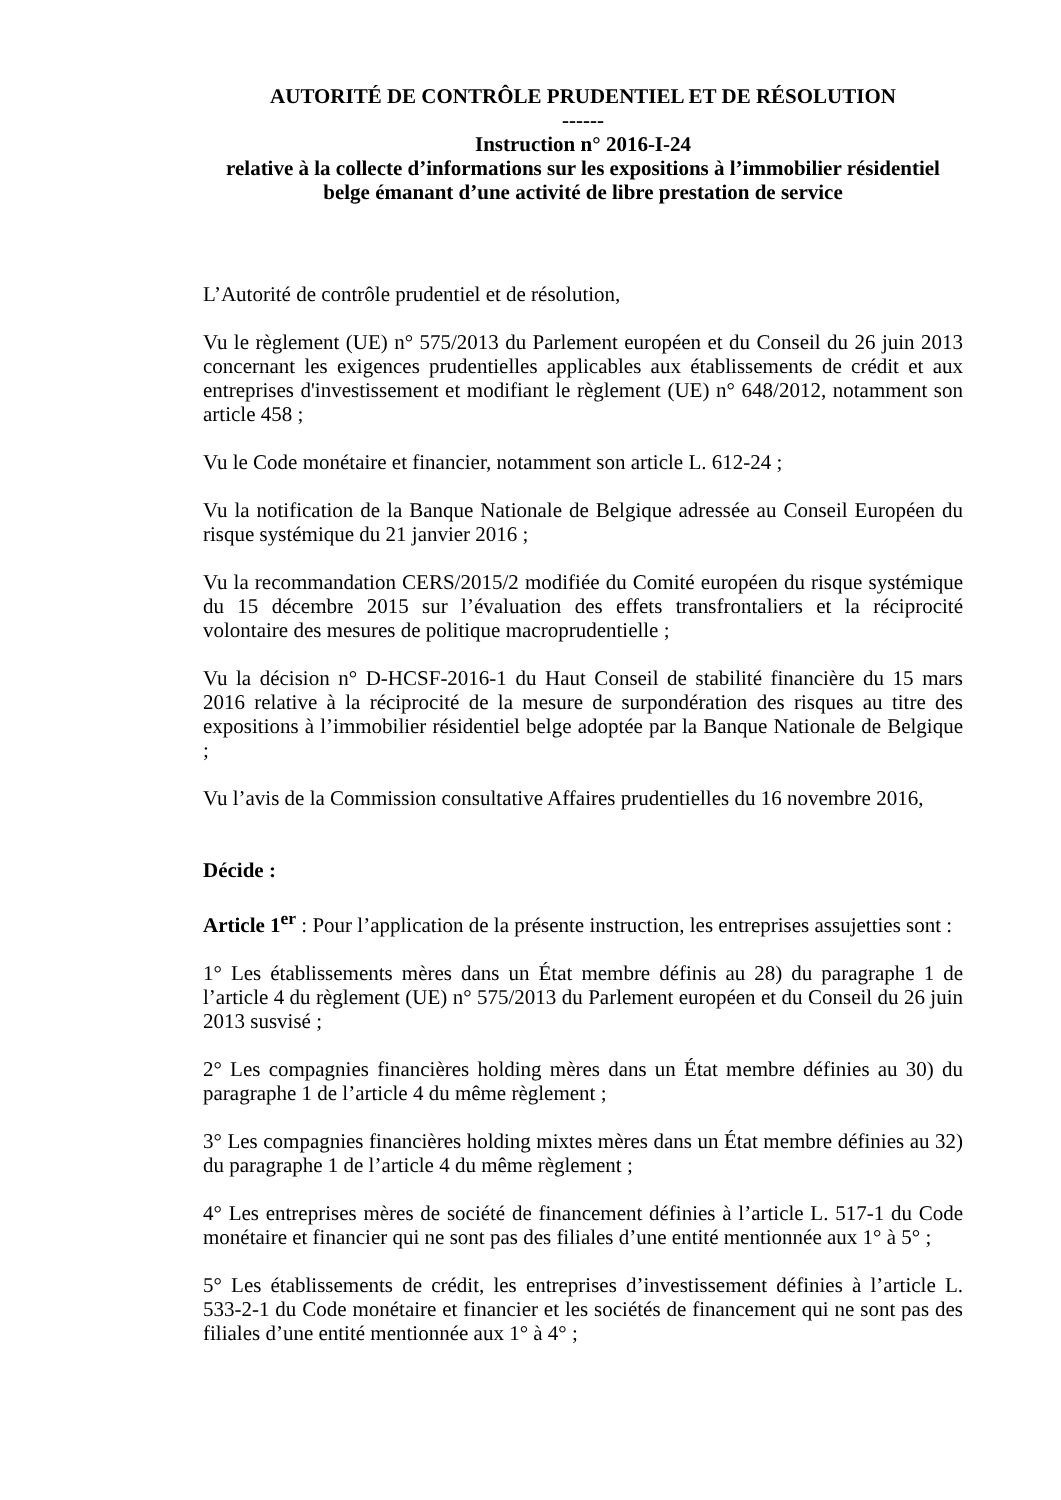AUTORITÉ DE CONTRÔLE PRUDENTIEL ET DE RÉSOLUTION
------
Instruction n° 2016-I-24
relative à la collecte d’informations sur les expositions à l’immobilier résidentiel
belge émanant d’une activité de libre prestation de service
L’Autorité de contrôle prudentiel et de résolution,
Vu le règlement (UE) n° 575/2013 du Parlement européen et du Conseil du 26 juin 2013 concernant les exigences prudentielles applicables aux établissements de crédit et aux entreprises d'investissement et modifiant le règlement (UE) n° 648/2012, notamment son article 458 ;
Vu le Code monétaire et financier, notamment son article L. 612-24 ;
Vu la notification de la Banque Nationale de Belgique adressée au Conseil Européen du risque systémique du 21 janvier 2016 ;
Vu la recommandation CERS/2015/2 modifiée du Comité européen du risque systémique du 15 décembre 2015 sur l’évaluation des effets transfrontaliers et la réciprocité volontaire des mesures de politique macroprudentielle ;
Vu la décision n° D-HCSF-2016-1 du Haut Conseil de stabilité financière du 15 mars 2016 relative à la réciprocité de la mesure de surpondération des risques au titre des expositions à l’immobilier résidentiel belge adoptée par la Banque Nationale de Belgique ;
Vu l’avis de la Commission consultative Affaires prudentielles du 16 novembre 2016,
Décide :
Article 1<sup>er</sup> : Pour l’application de la présente instruction, les entreprises assujetties sont :
1° Les établissements mères dans un État membre définis au 28) du paragraphe 1 de l’article 4 du règlement (UE) n° 575/2013 du Parlement européen et du Conseil du 26 juin 2013 susvisé ;
2° Les compagnies financières holding mères dans un État membre définies au 30) du paragraphe 1 de l’article 4 du même règlement ;
3° Les compagnies financières holding mixtes mères dans un État membre définies au 32) du paragraphe 1 de l’article 4 du même règlement ;
4° Les entreprises mères de société de financement définies à l’article L. 517-1 du Code monétaire et financier qui ne sont pas des filiales d’une entité mentionnée aux 1° à 5° ;
5° Les établissements de crédit, les entreprises d’investissement définies à l’article L. 533-2-1 du Code monétaire et financier et les sociétés de financement qui ne sont pas des filiales d’une entité mentionnée aux 1° à 4° ;